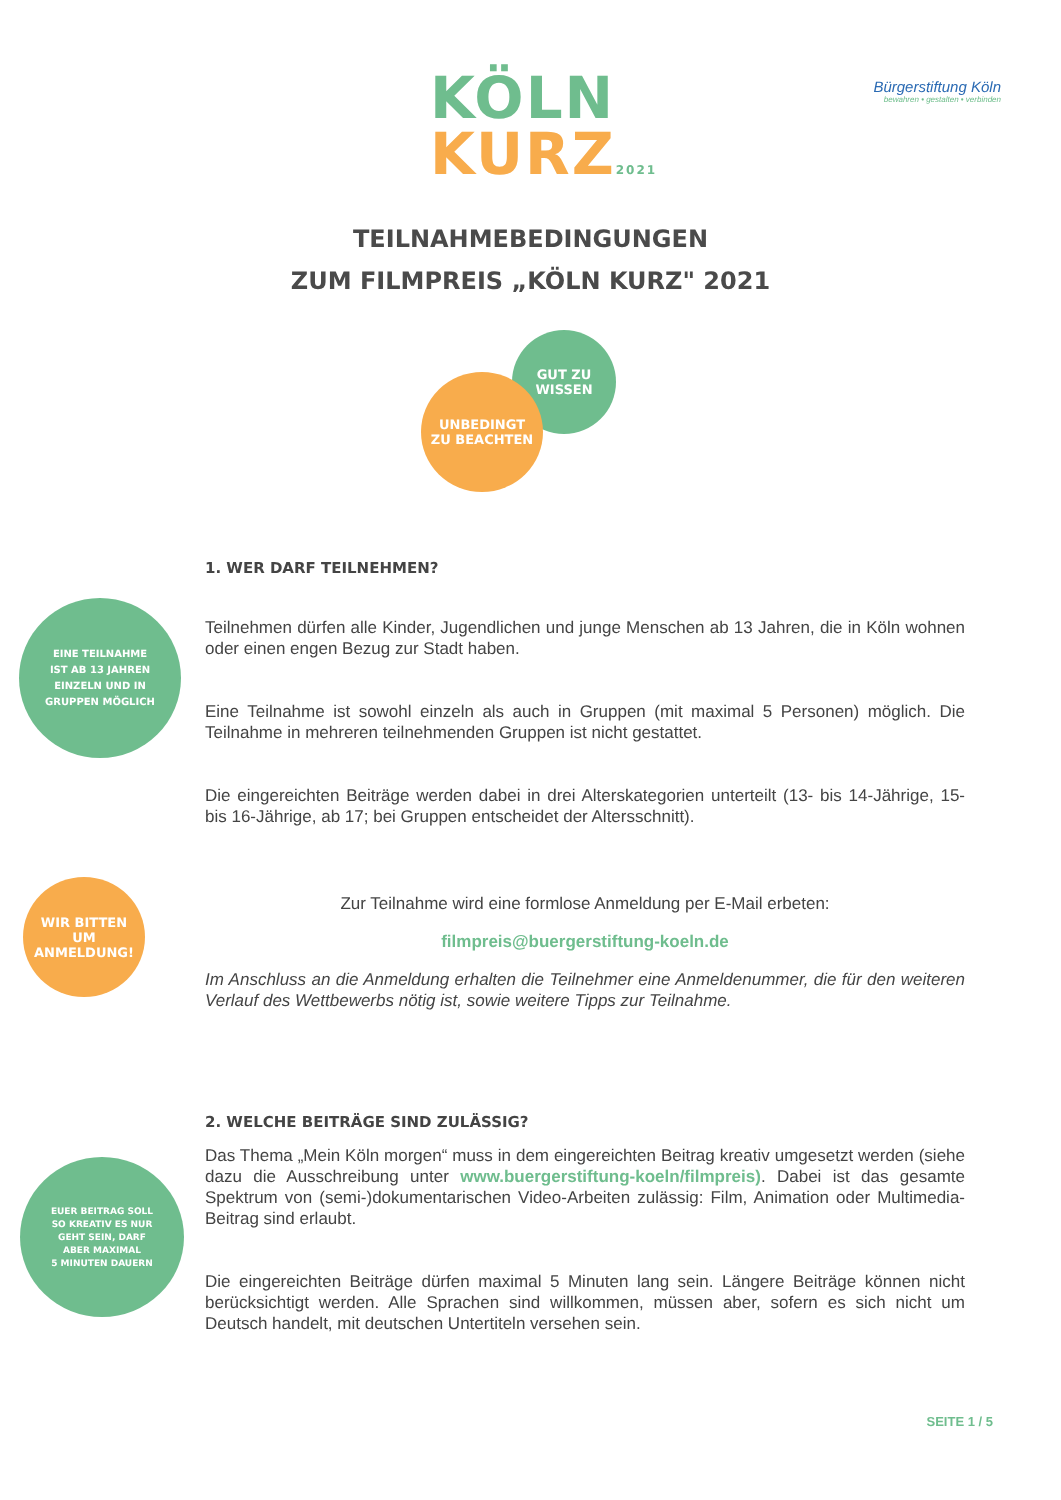KÖLN
KURZ 2021
Bürgerstiftung Köln
bewahren • gestalten • verbinden
TEILNAHMEBEDINGUNGEN
ZUM FILMPREIS „KÖLN KURZ" 2021
GUT ZU
WISSEN
UNBEDINGT
ZU BEACHTEN
EINE TEILNAHME
IST AB 13 JAHREN
EINZELN UND IN
GRUPPEN MÖGLICH
WIR BITTEN
UM
ANMELDUNG!
EUER BEITRAG SOLL
SO KREATIV ES NUR
GEHT SEIN, DARF
ABER MAXIMAL
5 MINUTEN DAUERN
1. WER DARF TEILNEHMEN?
Teilnehmen dürfen alle Kinder, Jugendlichen und junge Menschen ab 13 Jahren, die in Köln wohnen oder einen engen Bezug zur Stadt haben.
Eine Teilnahme ist sowohl einzeln als auch in Gruppen (mit maximal 5 Personen) möglich. Die Teilnahme in mehreren teilnehmenden Gruppen ist nicht gestattet.
Die eingereichten Beiträge werden dabei in drei Alterskategorien unterteilt (13- bis 14-Jährige, 15- bis 16-Jährige, ab 17; bei Gruppen entscheidet der Altersschnitt).
Zur Teilnahme wird eine formlose Anmeldung per E-Mail erbeten:
filmpreis@buergerstiftung-koeln.de
Im Anschluss an die Anmeldung erhalten die Teilnehmer eine Anmeldenummer, die für den weiteren Verlauf des Wettbewerbs nötig ist, sowie weitere Tipps zur Teilnahme.
2. WELCHE BEITRÄGE SIND ZULÄSSIG?
Das Thema „Mein Köln morgen“ muss in dem eingereichten Beitrag kreativ umgesetzt werden (siehe dazu die Ausschreibung unter www.buergerstiftung-koeln/filmpreis). Dabei ist das gesamte Spektrum von (semi-)dokumentarischen Video-Arbeiten zulässig: Film, Animation oder Multimedia-Beitrag sind erlaubt.
Die eingereichten Beiträge dürfen maximal 5 Minuten lang sein. Längere Beiträge können nicht berücksichtigt werden. Alle Sprachen sind willkommen, müssen aber, sofern es sich nicht um Deutsch handelt, mit deutschen Untertiteln versehen sein.
SEITE 1 / 5